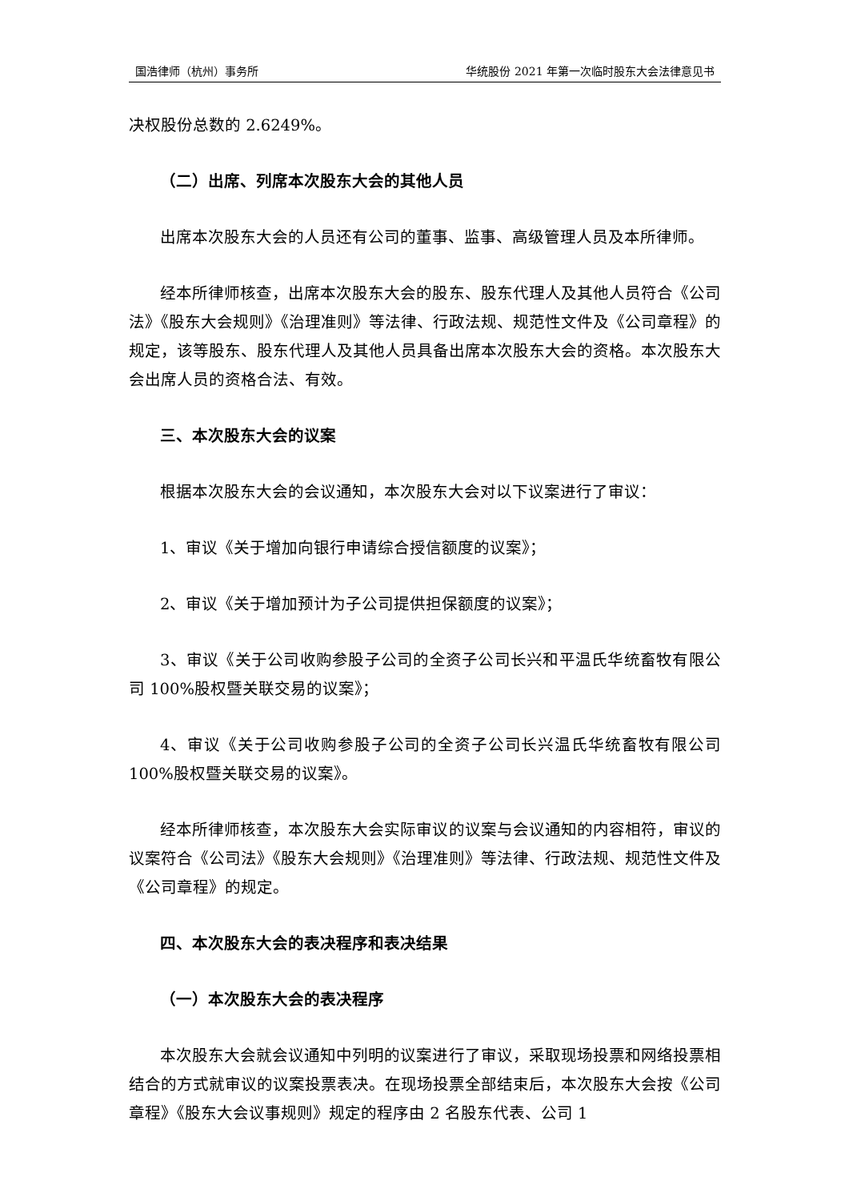国浩律师（杭州）事务所 华统股份 2021 年第一次临时股东大会法律意见书
决权股份总数的 2.6249%。
（二）出席、列席本次股东大会的其他人员
出席本次股东大会的人员还有公司的董事、监事、高级管理人员及本所律师。
经本所律师核查，出席本次股东大会的股东、股东代理人及其他人员符合《公司法》《股东大会规则》《治理准则》等法律、行政法规、规范性文件及《公司章程》的规定，该等股东、股东代理人及其他人员具备出席本次股东大会的资格。本次股东大会出席人员的资格合法、有效。
三、本次股东大会的议案
根据本次股东大会的会议通知，本次股东大会对以下议案进行了审议：
1、审议《关于增加向银行申请综合授信额度的议案》；
2、审议《关于增加预计为子公司提供担保额度的议案》；
3、审议《关于公司收购参股子公司的全资子公司长兴和平温氏华统畜牧有限公司 100%股权暨关联交易的议案》；
4、审议《关于公司收购参股子公司的全资子公司长兴温氏华统畜牧有限公司 100%股权暨关联交易的议案》。
经本所律师核查，本次股东大会实际审议的议案与会议通知的内容相符，审议的议案符合《公司法》《股东大会规则》《治理准则》等法律、行政法规、规范性文件及《公司章程》的规定。
四、本次股东大会的表决程序和表决结果
（一）本次股东大会的表决程序
本次股东大会就会议通知中列明的议案进行了审议，采取现场投票和网络投票相结合的方式就审议的议案投票表决。在现场投票全部结束后，本次股东大会按《公司章程》《股东大会议事规则》规定的程序由 2 名股东代表、公司 1